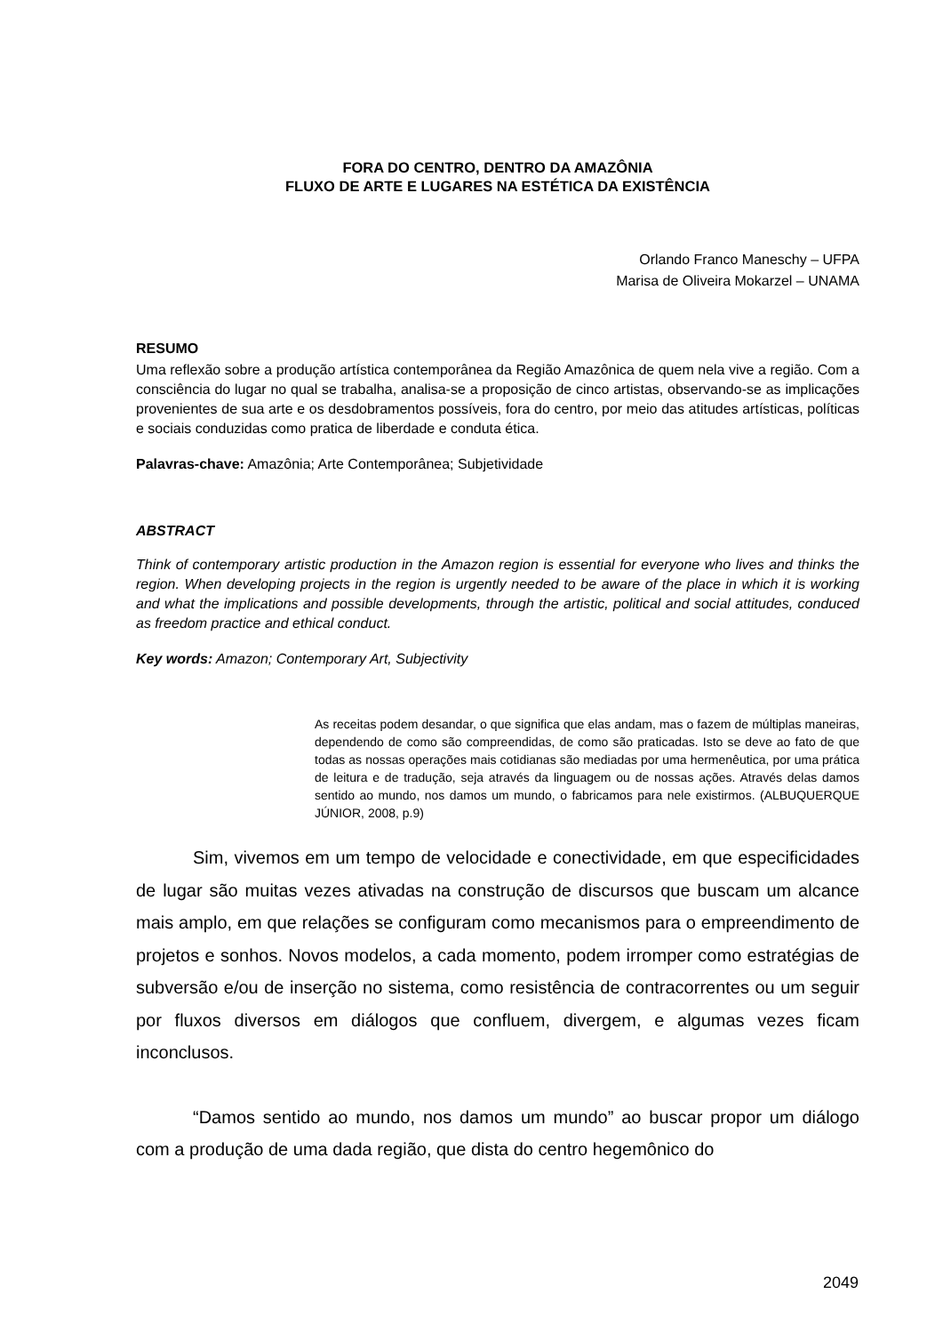FORA DO CENTRO, DENTRO DA AMAZÔNIA
FLUXO DE ARTE E LUGARES NA ESTÉTICA DA EXISTÊNCIA
Orlando Franco Maneschy – UFPA
Marisa de Oliveira Mokarzel – UNAMA
RESUMO
Uma reflexão sobre a produção artística contemporânea da Região Amazônica de quem nela vive a região. Com a consciência do lugar no qual se trabalha, analisa-se a proposição de cinco artistas, observando-se as implicações provenientes de sua arte e os desdobramentos possíveis, fora do centro, por meio das atitudes artísticas, políticas e sociais conduzidas como pratica de liberdade e conduta ética.
Palavras-chave: Amazônia; Arte Contemporânea; Subjetividade
ABSTRACT
Think of contemporary artistic production in the Amazon region is essential for everyone who lives and thinks the region. When developing projects in the region is urgently needed to be aware of the place in which it is working and what the implications and possible developments, through the artistic, political and social attitudes, conduced as freedom practice and ethical conduct.
Key words: Amazon; Contemporary Art, Subjectivity
As receitas podem desandar, o que significa que elas andam, mas o fazem de múltiplas maneiras, dependendo de como são compreendidas, de como são praticadas. Isto se deve ao fato de que todas as nossas operações mais cotidianas são mediadas por uma hermenêutica, por uma prática de leitura e de tradução, seja através da linguagem ou de nossas ações. Através delas damos sentido ao mundo, nos damos um mundo, o fabricamos para nele existirmos. (ALBUQUERQUE JÚNIOR, 2008, p.9)
Sim, vivemos em um tempo de velocidade e conectividade, em que especificidades de lugar são muitas vezes ativadas na construção de discursos que buscam um alcance mais amplo, em que relações se configuram como mecanismos para o empreendimento de projetos e sonhos. Novos modelos, a cada momento, podem irromper como estratégias de subversão e/ou de inserção no sistema, como resistência de contracorrentes ou um seguir por fluxos diversos em diálogos que confluem, divergem, e algumas vezes ficam inconclusos.
“Damos sentido ao mundo, nos damos um mundo” ao buscar propor um diálogo com a produção de uma dada região, que dista do centro hegemônico do
2049